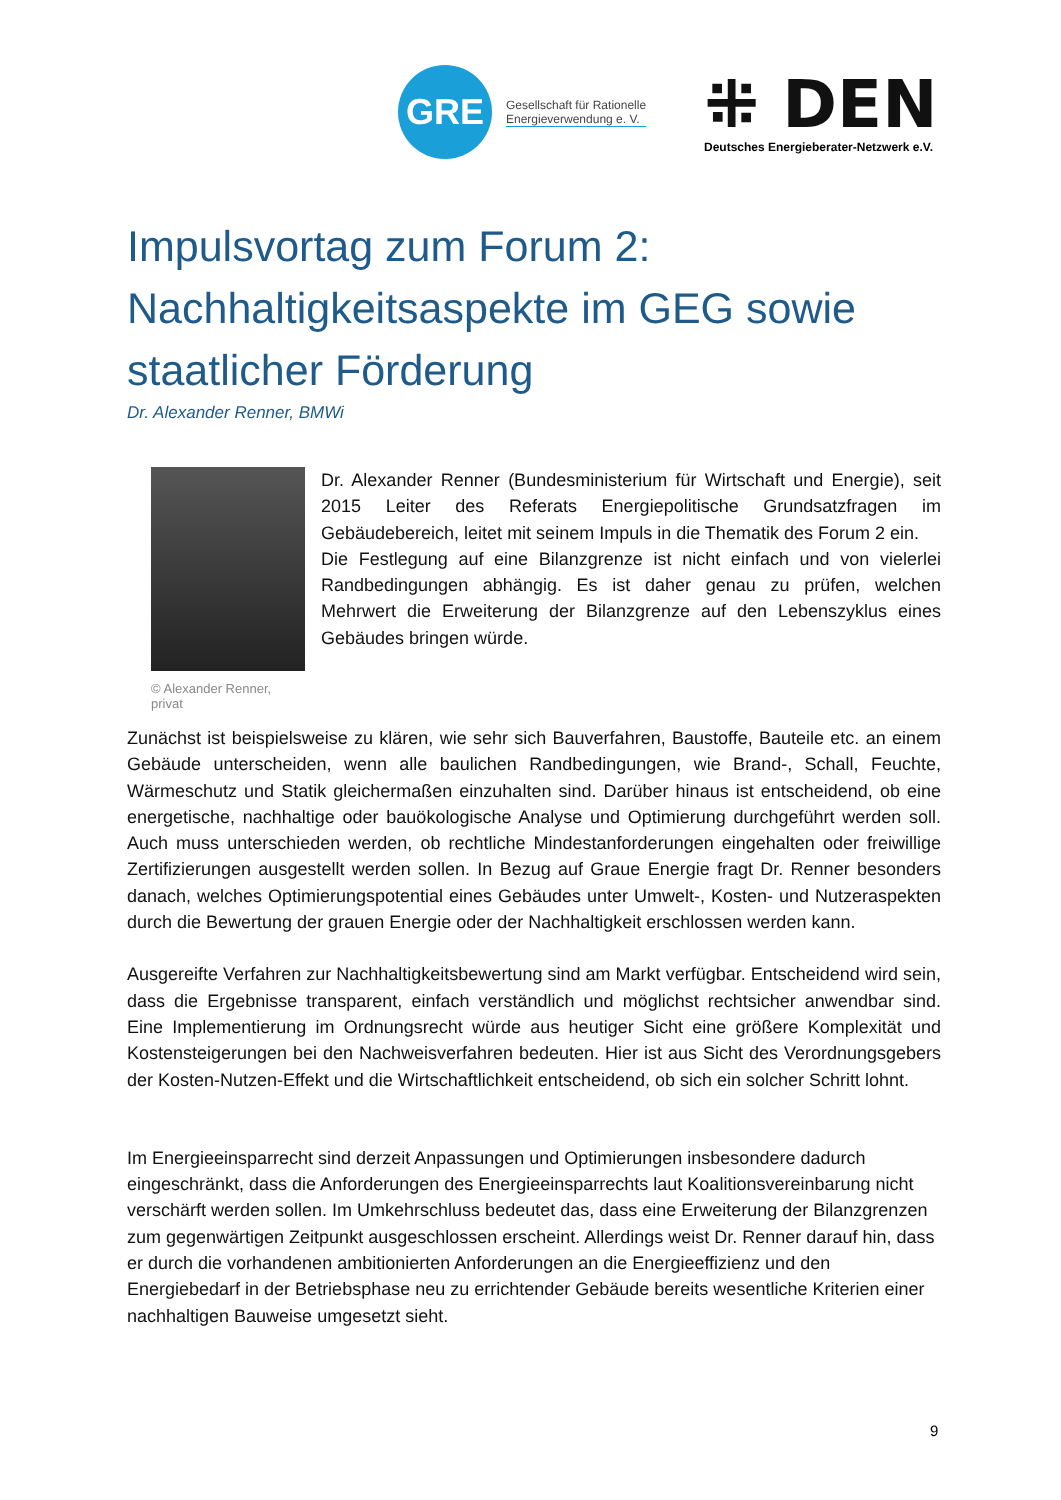GRE
Gesellschaft für Rationelle
Energieverwendung e. V.
⁜ DEN
Deutsches Energieberater-Netzwerk e.V.
Impulsvortag zum Forum 2: Nachhaltigkeitsaspekte im GEG sowie staatlicher Förderung
Dr. Alexander Renner, BMWi
© Alexander Renner, privat
Dr. Alexander Renner (Bundesministerium für Wirtschaft und Energie), seit 2015 Leiter des Referats Energiepolitische Grundsatzfragen im Gebäudebereich, leitet mit seinem Impuls in die Thematik des Forum 2 ein.
Die Festlegung auf eine Bilanzgrenze ist nicht einfach und von vielerlei Randbedingungen abhängig. Es ist daher genau zu prüfen, welchen Mehrwert die Erweiterung der Bilanzgrenze auf den Lebenszyklus eines Gebäudes bringen würde.
Zunächst ist beispielsweise zu klären, wie sehr sich Bauverfahren, Baustoffe, Bauteile etc. an einem Gebäude unterscheiden, wenn alle baulichen Randbedingungen, wie Brand-, Schall, Feuchte, Wärmeschutz und Statik gleichermaßen einzuhalten sind. Darüber hinaus ist entscheidend, ob eine energetische, nachhaltige oder bauökologische Analyse und Optimierung durchgeführt werden soll. Auch muss unterschieden werden, ob rechtliche Mindestanforderungen eingehalten oder freiwillige Zertifizierungen ausgestellt werden sollen. In Bezug auf Graue Energie fragt Dr. Renner besonders danach, welches Optimierungspotential eines Gebäudes unter Umwelt-, Kosten- und Nutzeraspekten durch die Bewertung der grauen Energie oder der Nachhaltigkeit erschlossen werden kann.
Ausgereifte Verfahren zur Nachhaltigkeitsbewertung sind am Markt verfügbar. Entscheidend wird sein, dass die Ergebnisse transparent, einfach verständlich und möglichst rechtsicher anwendbar sind. Eine Implementierung im Ordnungsrecht würde aus heutiger Sicht eine größere Komplexität und Kostensteigerungen bei den Nachweisverfahren bedeuten. Hier ist aus Sicht des Verordnungsgebers der Kosten-Nutzen-Effekt und die Wirtschaftlichkeit entscheidend, ob sich ein solcher Schritt lohnt.
Im Energieeinsparrecht sind derzeit Anpassungen und Optimierungen insbesondere dadurch eingeschränkt, dass die Anforderungen des Energieeinsparrechts laut Koalitionsvereinbarung nicht verschärft werden sollen. Im Umkehrschluss bedeutet das, dass eine Erweiterung der Bilanzgrenzen zum gegenwärtigen Zeitpunkt ausgeschlossen erscheint. Allerdings weist Dr. Renner darauf hin, dass er durch die vorhandenen ambitionierten Anforderungen an die Energieeffizienz und den Energiebedarf in der Betriebsphase neu zu errichtender Gebäude bereits wesentliche Kriterien einer nachhaltigen Bauweise umgesetzt sieht.
9